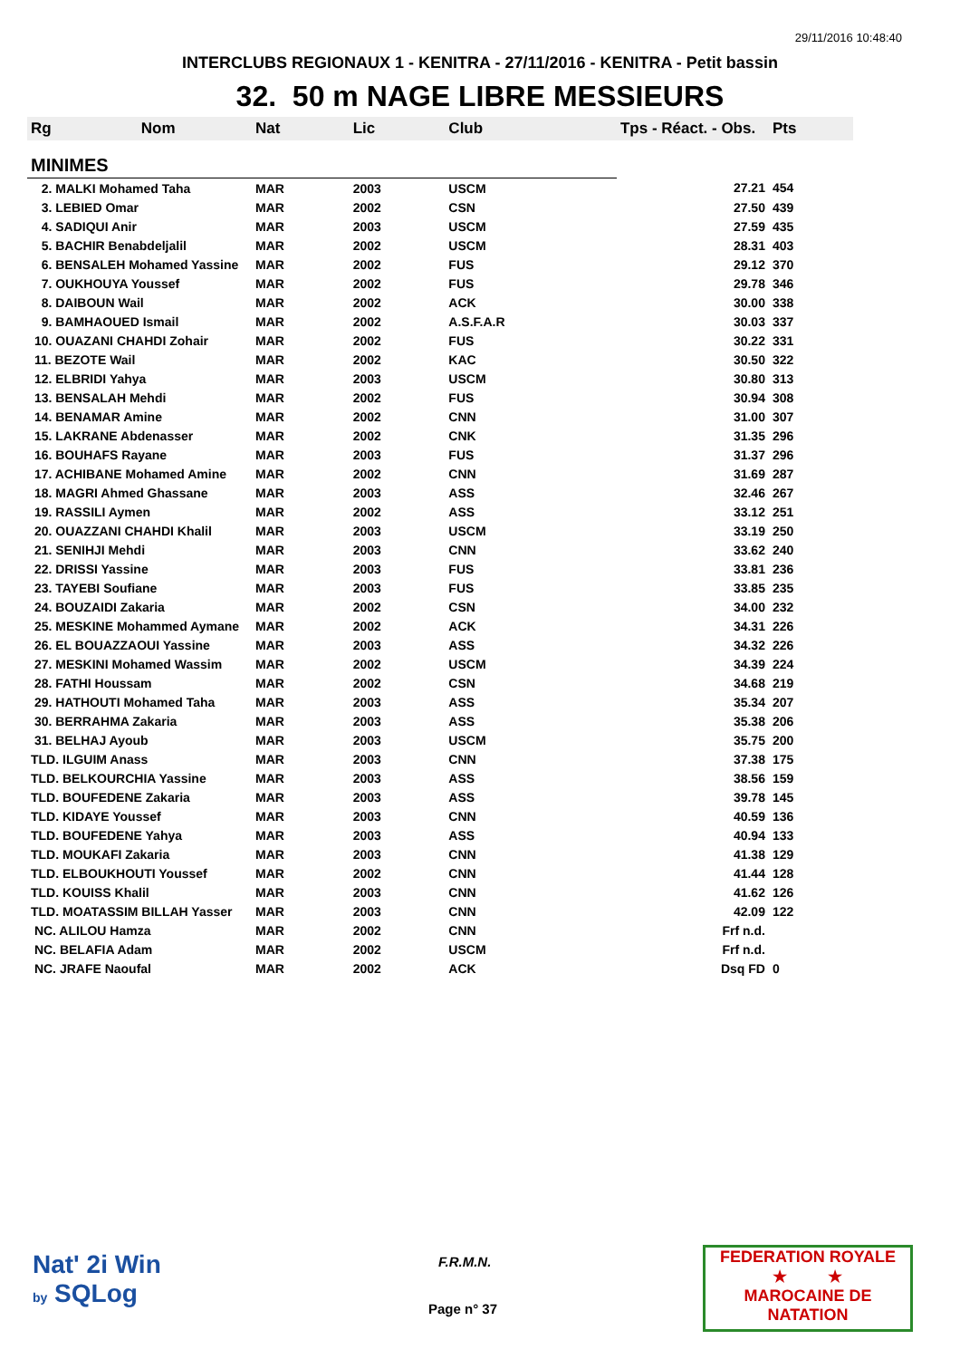29/11/2016 10:48:40
INTERCLUBS REGIONAUX 1 - KENITRA - 27/11/2016 - KENITRA - Petit bassin
32. 50 m NAGE LIBRE MESSIEURS
| Rg Nom | Nat | Lic | Club | Tps - Réact. - Obs. | Pts |
| --- | --- | --- | --- | --- | --- |
| MINIMES | | | | | |
| 2. MALKI Mohamed Taha | MAR | 2003 | USCM | 27.21 | 454 |
| 3. LEBIED Omar | MAR | 2002 | CSN | 27.50 | 439 |
| 4. SADIQUI Anir | MAR | 2003 | USCM | 27.59 | 435 |
| 5. BACHIR Benabdeljalil | MAR | 2002 | USCM | 28.31 | 403 |
| 6. BENSALEH Mohamed Yassine | MAR | 2002 | FUS | 29.12 | 370 |
| 7. OUKHOUYA Youssef | MAR | 2002 | FUS | 29.78 | 346 |
| 8. DAIBOUN Wail | MAR | 2002 | ACK | 30.00 | 338 |
| 9. BAMHAOUED Ismail | MAR | 2002 | A.S.F.A.R | 30.03 | 337 |
| 10. OUAZANI CHAHDI Zohair | MAR | 2002 | FUS | 30.22 | 331 |
| 11. BEZOTE Wail | MAR | 2002 | KAC | 30.50 | 322 |
| 12. ELBRIDI Yahya | MAR | 2003 | USCM | 30.80 | 313 |
| 13. BENSALAH Mehdi | MAR | 2002 | FUS | 30.94 | 308 |
| 14. BENAMAR Amine | MAR | 2002 | CNN | 31.00 | 307 |
| 15. LAKRANE Abdenasser | MAR | 2002 | CNK | 31.35 | 296 |
| 16. BOUHAFS Rayane | MAR | 2003 | FUS | 31.37 | 296 |
| 17. ACHIBANE Mohamed Amine | MAR | 2002 | CNN | 31.69 | 287 |
| 18. MAGRI Ahmed Ghassane | MAR | 2003 | ASS | 32.46 | 267 |
| 19. RASSILI Aymen | MAR | 2002 | ASS | 33.12 | 251 |
| 20. OUAZZANI CHAHDI Khalil | MAR | 2003 | USCM | 33.19 | 250 |
| 21. SENIHJI Mehdi | MAR | 2003 | CNN | 33.62 | 240 |
| 22. DRISSI Yassine | MAR | 2003 | FUS | 33.81 | 236 |
| 23. TAYEBI Soufiane | MAR | 2003 | FUS | 33.85 | 235 |
| 24. BOUZAIDI Zakaria | MAR | 2002 | CSN | 34.00 | 232 |
| 25. MESKINE Mohammed Aymane | MAR | 2002 | ACK | 34.31 | 226 |
| 26. EL BOUAZZAOUI Yassine | MAR | 2003 | ASS | 34.32 | 226 |
| 27. MESKINI Mohamed Wassim | MAR | 2002 | USCM | 34.39 | 224 |
| 28. FATHI Houssam | MAR | 2002 | CSN | 34.68 | 219 |
| 29. HATHOUTI Mohamed Taha | MAR | 2003 | ASS | 35.34 | 207 |
| 30. BERRAHMA Zakaria | MAR | 2003 | ASS | 35.38 | 206 |
| 31. BELHAJ Ayoub | MAR | 2003 | USCM | 35.75 | 200 |
| TLD. ILGUIM Anass | MAR | 2003 | CNN | 37.38 | 175 |
| TLD. BELKOURCHIA Yassine | MAR | 2003 | ASS | 38.56 | 159 |
| TLD. BOUFEDENE Zakaria | MAR | 2003 | ASS | 39.78 | 145 |
| TLD. KIDAYE Youssef | MAR | 2003 | CNN | 40.59 | 136 |
| TLD. BOUFEDENE Yahya | MAR | 2003 | ASS | 40.94 | 133 |
| TLD. MOUKAFI Zakaria | MAR | 2003 | CNN | 41.38 | 129 |
| TLD. ELBOUKHOUTI Youssef | MAR | 2002 | CNN | 41.44 | 128 |
| TLD. KOUISS Khalil | MAR | 2003 | CNN | 41.62 | 126 |
| TLD. MOATASSIM BILLAH Yasser | MAR | 2003 | CNN | 42.09 | 122 |
| NC. ALILOU Hamza | MAR | 2002 | CNN | Frf n.d. | |
| NC. BELAFIA Adam | MAR | 2002 | USCM | Frf n.d. | |
| NC. JRAFE Naoufal | MAR | 2002 | ACK | Dsq FD | 0 |
Nat' 2i Win
by SQLog
F.R.M.N.
Page n° 37
FEDERATION ROYALE
★ ★
MAROCAINE DE NATATION